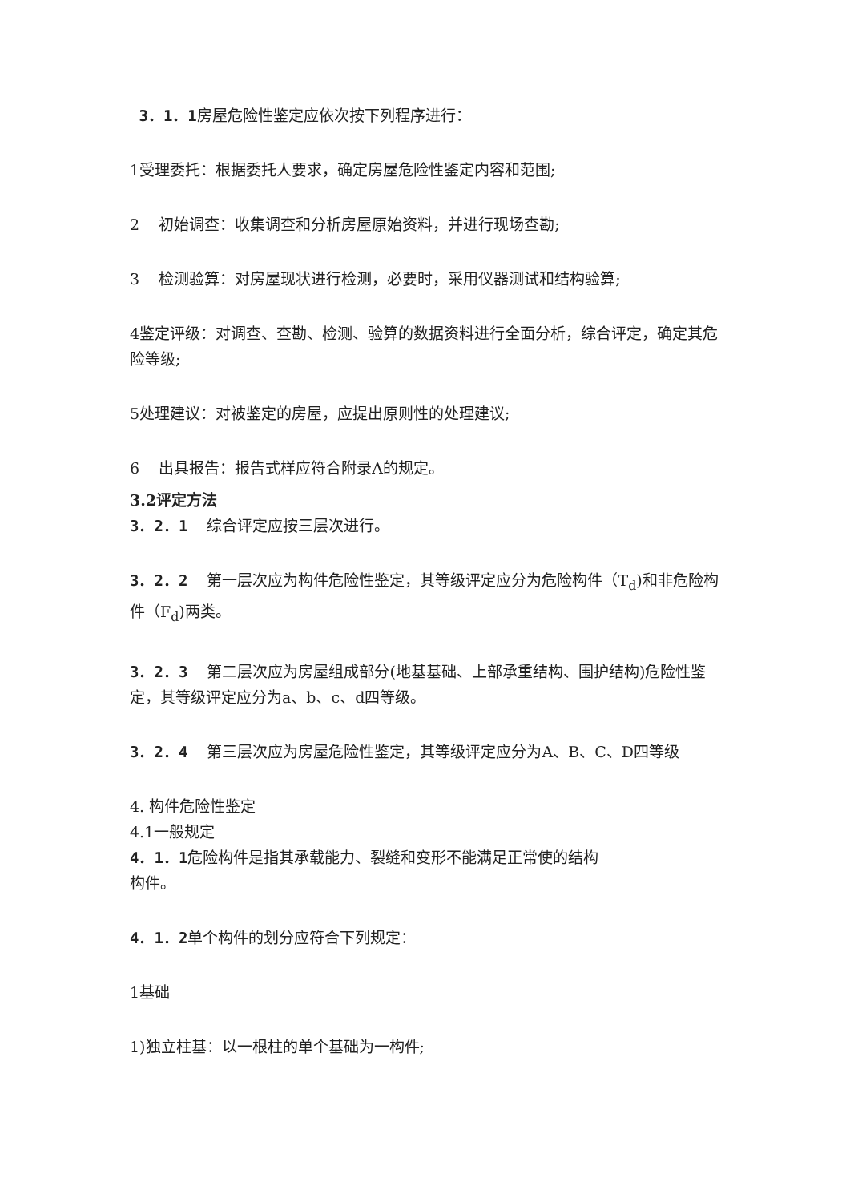3．1．1房屋危险性鉴定应依次按下列程序进行：
1受理委托：根据委托人要求，确定房屋危险性鉴定内容和范围;
2 初始调查：收集调查和分析房屋原始资料，并进行现场查勘;
3 检测验算：对房屋现状进行检测，必要时，采用仪器测试和结构验算;
4鉴定评级：对调查、查勘、检测、验算的数据资料进行全面分析，综合评定，确定其危险等级;
5处理建议：对被鉴定的房屋，应提出原则性的处理建议;
6 出具报告：报告式样应符合附录A的规定。
3.2评定方法
3．2．1 综合评定应按三层次进行。
3．2．2 第一层次应为构件危险性鉴定，其等级评定应分为危险构件（T<sub>d</sub>)和非危险构件（F<sub>d</sub>)两类。
3．2．3 第二层次应为房屋组成部分(地基基础、上部承重结构、围护结构)危险性鉴定，其等级评定应分为a、b、c、d四等级。
3．2．4 第三层次应为房屋危险性鉴定，其等级评定应分为A、B、C、D四等级
4. 构件危险性鉴定
4.1一般规定
4．1．1危险构件是指其承载能力、裂缝和变形不能满足正常使的结构构件。
4．1．2单个构件的划分应符合下列规定：
1基础
1)独立柱基：以一根柱的单个基础为一构件;